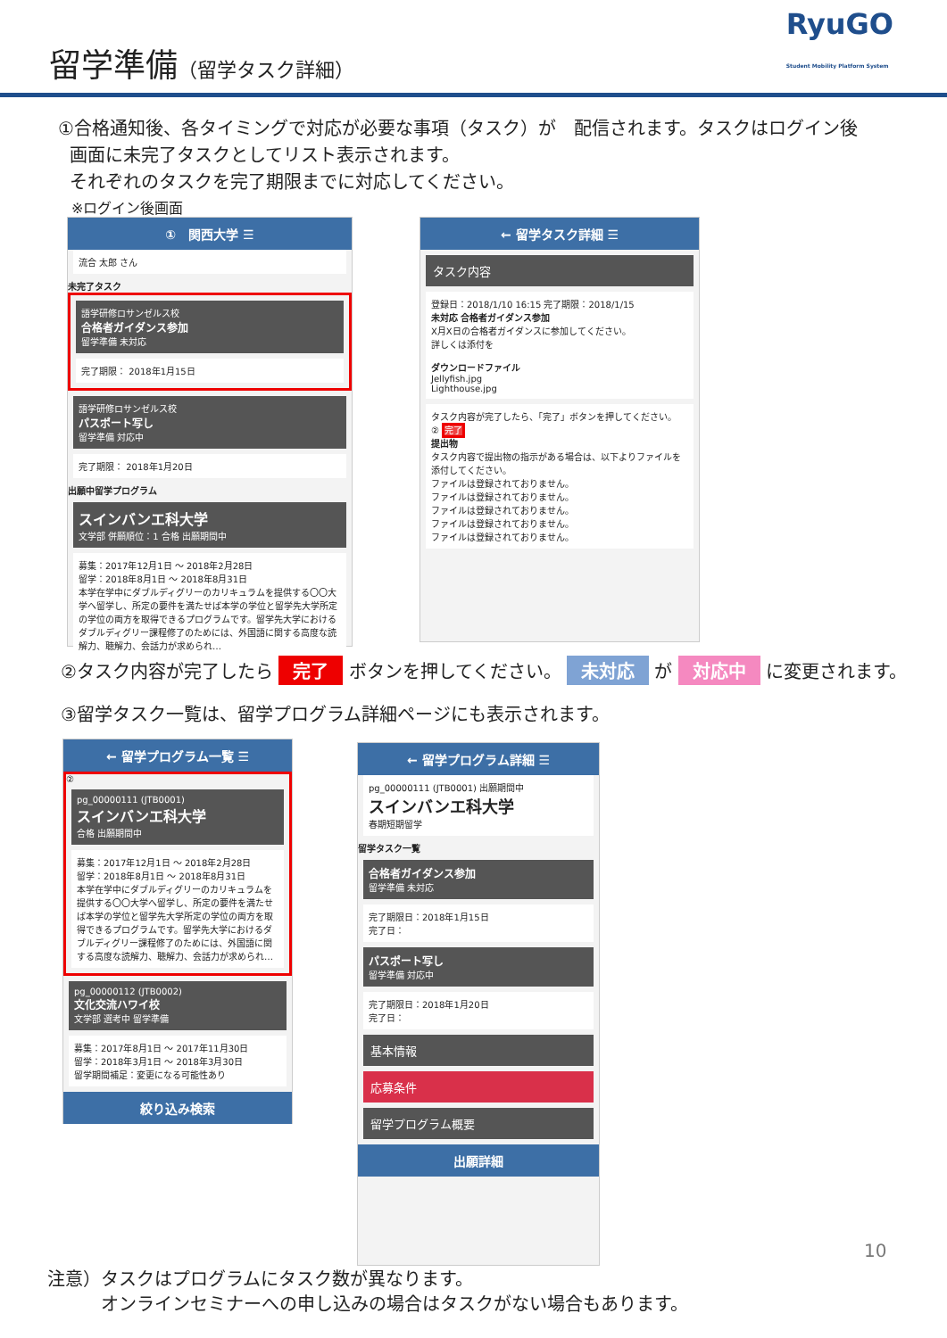留学準備（留学タスク詳細）
RyuGO
Student Mobility Platform System
①合格通知後、各タイミングで対応が必要な事項（タスク）が　配信されます。タスクはログイン後
画面に未完了タスクとしてリスト表示されます。
それぞれのタスクを完了期限までに対応してください。
※ログイン後画面
①　関西大学 ☰
流合 太郎 さん
未完了タスク
語学研修ロサンゼルス校
合格者ガイダンス参加
留学準備 未対応
完了期限： 2018年1月15日
語学研修ロサンゼルス校
パスポート写し
留学準備 対応中
完了期限： 2018年1月20日
出願中留学プログラム
スインバンエ科大学
文学部 併願順位：1 合格 出願期間中
募集：2017年12月1日 ～ 2018年2月28日
留学：2018年8月1日 ～ 2018年8月31日
本学在学中にダブルディグリーのカリキュラムを提供する〇〇大学へ留学し、所定の要件を満たせば本学の学位と留学先大学所定の学位の両方を取得できるプログラムです。留学先大学におけるダブルディグリー課程修了のためには、外国語に関する高度な読解力、聴解力、会話力が求められ…
← 留学タスク詳細 ☰
タスク内容
登録日：2018/1/10 16:15 完了期限：2018/1/15
未対応 合格者ガイダンス参加
X月X日の合格者ガイダンスに参加してください。
詳しくは添付を
ダウンロードファイル
Jellyfish.jpg
Lighthouse.jpg
タスク内容が完了したら、「完了」ボタンを押してください。
② 完了
提出物
タスク内容で提出物の指示がある場合は、以下よりファイルを添付してください。
ファイルは登録されておりません。
ファイルは登録されておりません。
ファイルは登録されておりません。
ファイルは登録されておりません。
ファイルは登録されておりません。
②タスク内容が完了したら 完了 ボタンを押してください。 未対応 が 対応中 に変更されます。
③留学タスク一覧は、留学プログラム詳細ページにも表示されます。
← 留学プログラム一覧 ☰
②
pg_00000111 (JTB0001)
スインバンエ科大学
合格 出願期間中
募集：2017年12月1日 ～ 2018年2月28日
留学：2018年8月1日 ～ 2018年8月31日
本学在学中にダブルディグリーのカリキュラムを提供する〇〇大学へ留学し、所定の要件を満たせば本学の学位と留学先大学所定の学位の両方を取得できるプログラムです。留学先大学におけるダブルディグリー課程修了のためには、外国語に関する高度な読解力、聴解力、会話力が求められ…
pg_00000112 (JTB0002)
文化交流ハワイ校
文学部 選考中 留学準備
募集：2017年8月1日 ～ 2017年11月30日
留学：2018年3月1日 ～ 2018年3月30日
留学期間補足：変更になる可能性あり
絞り込み検索
← 留学プログラム詳細 ☰
pg_00000111 (JTB0001) 出願期間中
スインバンエ科大学
春期短期留学
留学タスク一覧
合格者ガイダンス参加
留学準備 未対応
完了期限日：2018年1月15日
完了日：
パスポート写し
留学準備 対応中
完了期限日：2018年1月20日
完了日：
基本情報
応募条件
留学プログラム概要
出願詳細
10
注意）タスクはプログラムにタスク数が異なります。
　　　オンラインセミナーへの申し込みの場合はタスクがない場合もあります。